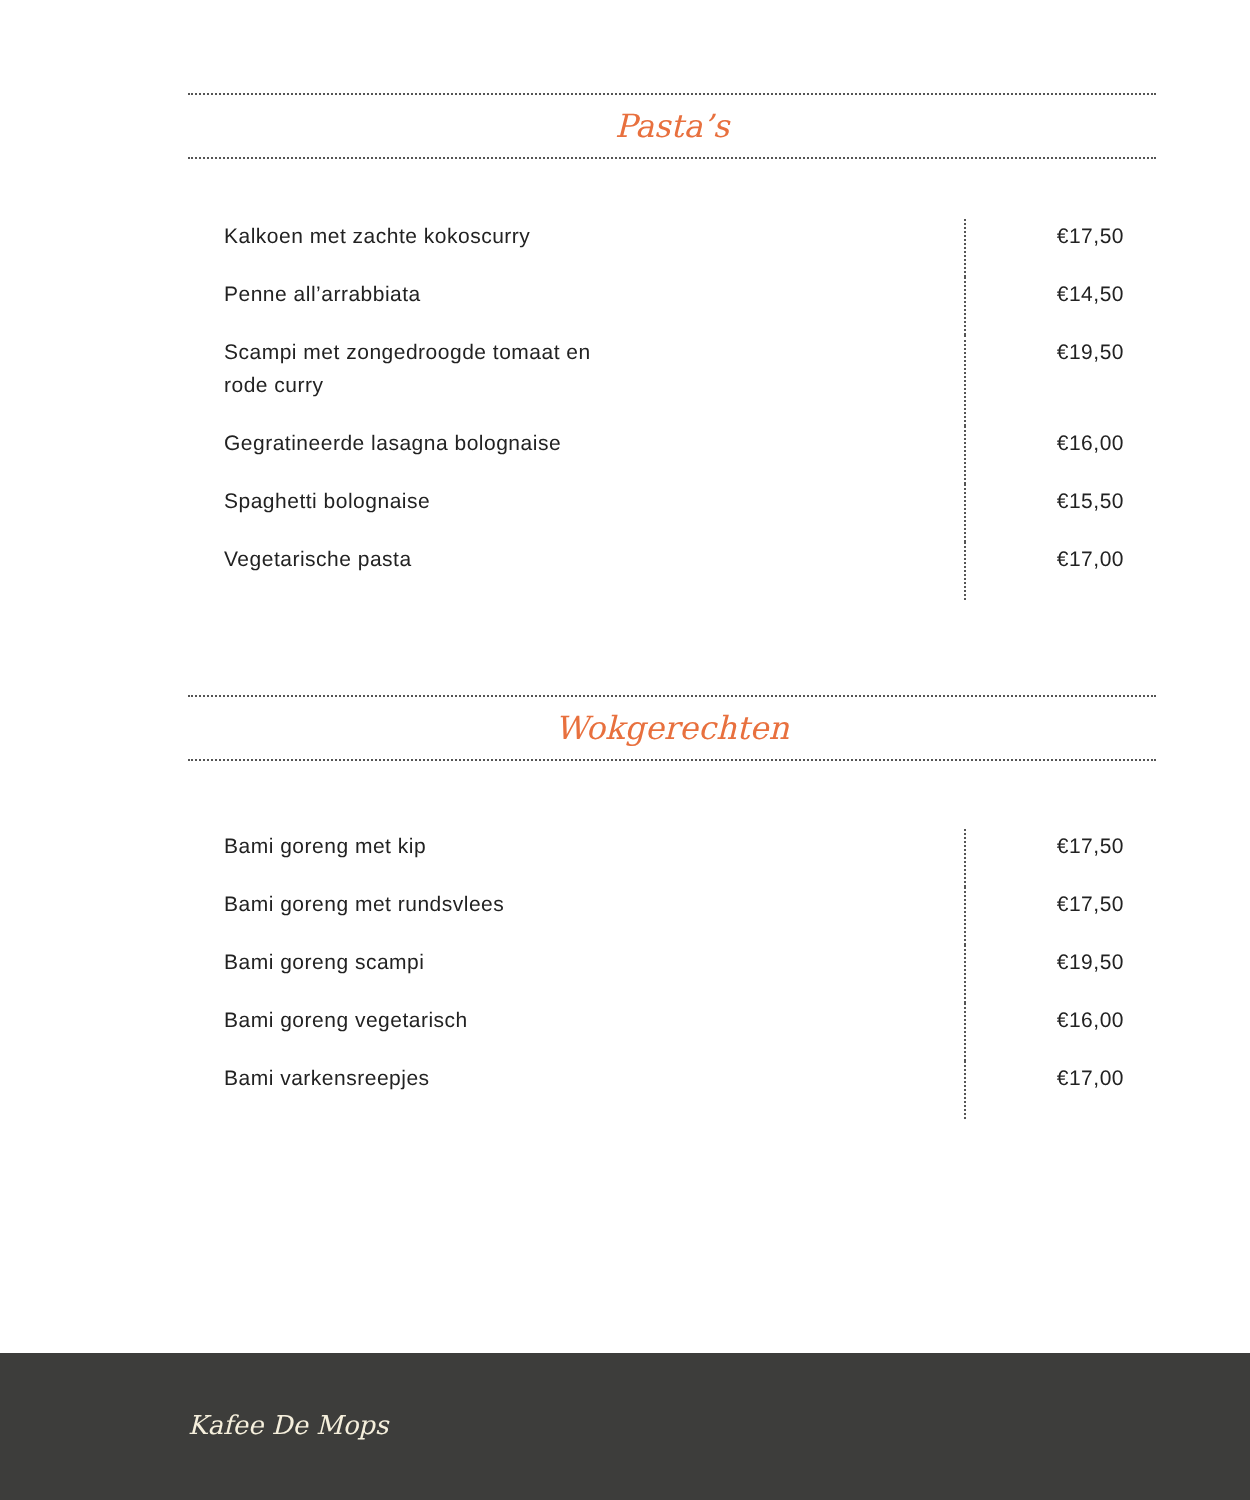Pasta’s
| Kalkoen met zachte kokoscurry | €17,50 |
| Penne all’arrabbiata | €14,50 |
| Scampi met zongedroogde tomaat en rode curry | €19,50 |
| Gegratineerde lasagna bolognaise | €16,00 |
| Spaghetti bolognaise | €15,50 |
| Vegetarische pasta | €17,00 |
Wokgerechten
| Bami goreng met kip | €17,50 |
| Bami goreng met rundsvlees | €17,50 |
| Bami goreng scampi | €19,50 |
| Bami goreng vegetarisch | €16,00 |
| Bami varkensreepjes | €17,00 |
Kafee De Mops